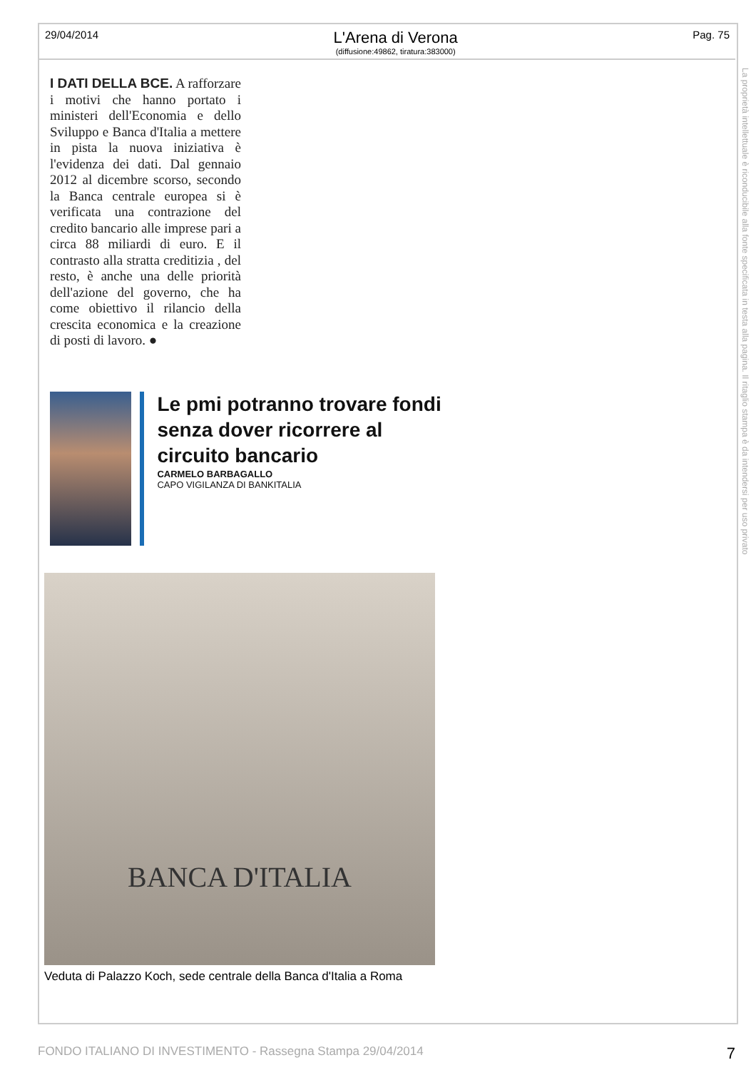29/04/2014
L'Arena di Verona
(diffusione:49862, tiratura:383000)
Pag. 75
I DATI DELLA BCE. A rafforzare i motivi che hanno portato i ministeri dell'Economia e dello Sviluppo e Banca d'Italia a mettere in pista la nuova iniziativa è l'evidenza dei dati. Dal gennaio 2012 al dicembre scorso, secondo la Banca centrale europea si è verificata una contrazione del credito bancario alle imprese pari a circa 88 miliardi di euro. E il contrasto alla stratta creditizia , del resto, è anche una delle priorità dell'azione del governo, che ha come obiettivo il rilancio della crescita economica e la creazione di posti di lavoro. ●
Le pmi potranno trovare fondi senza dover ricorrere al circuito bancario
CARMELO BARBAGALLO
CAPO VIGILANZA DI BANKITALIA
BANCA D'ITALIA
Veduta di Palazzo Koch, sede centrale della Banca d'Italia a Roma
La proprietà intellettuale è riconducibile alla fonte specificata in testa alla pagina. Il ritaglio stampa è da intendersi per uso privato
FONDO ITALIANO DI INVESTIMENTO - Rassegna Stampa 29/04/2014 7